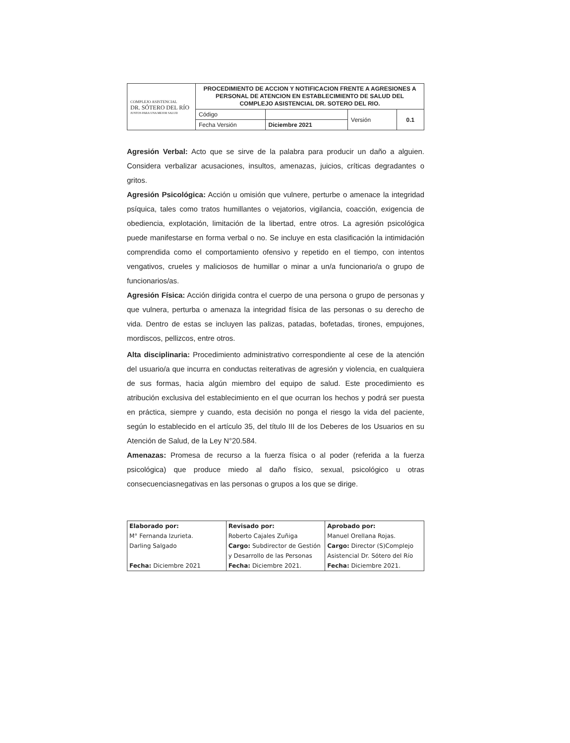| COMPLEJO ASISTENCIAL DR. SÓTERO DEL RÍO JUNTOS PARA UNA MEJOR SALUD | PROCEDIMIENTO DE ACCION Y NOTIFICACION FRENTE A AGRESIONES A PERSONAL DE ATENCION EN ESTABLECIMIENTO DE SALUD DEL COMPLEJO ASISTENCIAL DR. SOTERO DEL RIO. | | | |
| | Código | | Versión | 0.1 |
| | Fecha Versión | Diciembre 2021 | | |
Agresión Verbal: Acto que se sirve de la palabra para producir un daño a alguien. Considera verbalizar acusaciones, insultos, amenazas, juicios, críticas degradantes o gritos.
Agresión Psicológica: Acción u omisión que vulnere, perturbe o amenace la integridad psíquica, tales como tratos humillantes o vejatorios, vigilancia, coacción, exigencia de obediencia, explotación, limitación de la libertad, entre otros. La agresión psicológica puede manifestarse en forma verbal o no. Se incluye en esta clasificación la intimidación comprendida como el comportamiento ofensivo y repetido en el tiempo, con intentos vengativos, crueles y maliciosos de humillar o minar a un/a funcionario/a o grupo de funcionarios/as.
Agresión Física: Acción dirigida contra el cuerpo de una persona o grupo de personas y que vulnera, perturba o amenaza la integridad física de las personas o su derecho de vida. Dentro de estas se incluyen las palizas, patadas, bofetadas, tirones, empujones, mordiscos, pellizcos, entre otros.
Alta disciplinaria: Procedimiento administrativo correspondiente al cese de la atención del usuario/a que incurra en conductas reiterativas de agresión y violencia, en cualquiera de sus formas, hacia algún miembro del equipo de salud. Este procedimiento es atribución exclusiva del establecimiento en el que ocurran los hechos y podrá ser puesta en práctica, siempre y cuando, esta decisión no ponga el riesgo la vida del paciente, según lo establecido en el artículo 35, del título III de los Deberes de los Usuarios en su Atención de Salud, de la Ley N°20.584.
Amenazas: Promesa de recurso a la fuerza física o al poder (referida a la fuerza psicológica) que produce miedo al daño físico, sexual, psicológico u otras consecuenciasnegativas en las personas o grupos a los que se dirige.
| Elaborado por: M° Fernanda Izurieta. Darling Salgado Fecha: Diciembre 2021 | Revisado por: Roberto Cajales Zuñiga Cargo: Subdirector de Gestión y Desarrollo de las Personas Fecha: Diciembre 2021. | Aprobado por: Manuel Orellana Rojas. Cargo: Director (S)Complejo Asistencial Dr. Sótero del Río Fecha: Diciembre 2021. |